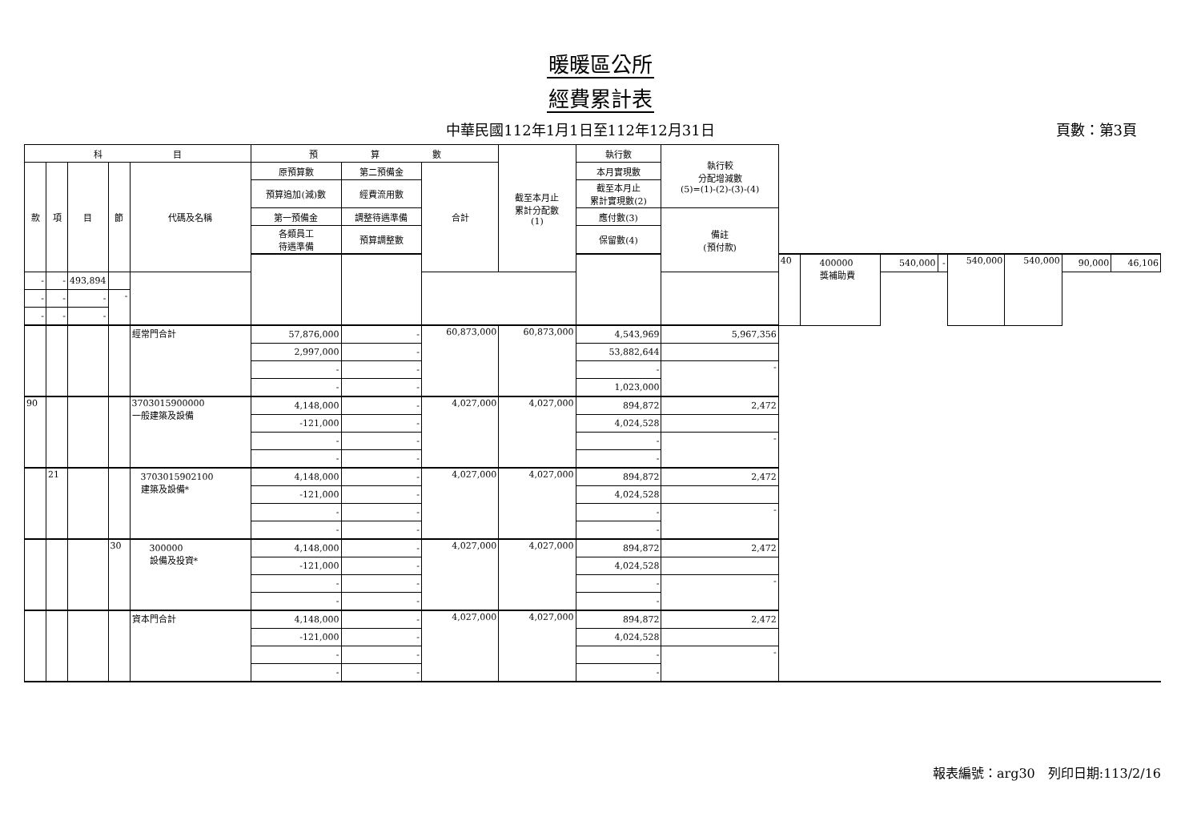暖暖區公所
經費累計表
中華民國112年1月1日至112年12月31日
頁數：第3頁
| 科 目 | | | | | 預 算 數 | | | 截至本月止 累計分配數 (1) | 執行數 | 執行較 分配增減數 (5)=(1)-(2)-(3)-(4) | | | | | | | | |
| --- | --- | --- | --- | --- | --- | --- | --- | --- | --- | --- | --- | --- | --- | --- | --- | --- | --- | --- |
| 款 | 項 | 目 | 節 | 代碼及名稱 | 原預算數 | 第二預備金 | 合計 | | 本月實現數 | | | | | | | | | |
| | | | | | 預算追加(減)數 | 經費流用數 | | | 截至本月止 累計實現數(2) | | | | | | | | | |
| | | | | | 第一預備金 | 調整待遇準備 | | | 應付數(3) | 備註 (預付款) | | | | | | | | |
| | | | | | 各類員工 待遇準備 | 預算調整數 | | | 保留數(4) | | | | | | | | | |
| | | | | | | | | | | | 40 | 400000 獎補助費 | 540,000 | - | 540,000 | 540,000 | 90,000 | 46,106 |
| - | - | 493,894 | | | | | | | | | | | | | | | | |
| - | - | - | - | | | | | | | | | | | | | | | |
| - | - | - | | | | | | | | | | | | | | | | |
| | | | | 經常門合計 | 57,876,000 | - | 60,873,000 | 60,873,000 | 4,543,969 | 5,967,356 | | | | | | | | |
| | | | | | 2,997,000 | - | | | 53,882,644 | | | | | | | | | |
| | | | | | - | - | | | - | - | | | | | | | | |
| | | | | | - | - | | | 1,023,000 | | | | | | | | | |
| 90 | | | | 3703015900000 一般建築及設備 | 4,148,000 | - | 4,027,000 | 4,027,000 | 894,872 | 2,472 | | | | | | | | |
| | | | | | -121,000 | - | | | 4,024,528 | | | | | | | | | |
| | | | | | - | - | | | - | - | | | | | | | | |
| | | | | | - | - | | | - | | | | | | | | | |
| | 21 | | | 3703015902100 建築及設備* | 4,148,000 | - | 4,027,000 | 4,027,000 | 894,872 | 2,472 | | | | | | | | |
| | | | | | -121,000 | - | | | 4,024,528 | | | | | | | | | |
| | | | | | - | - | | | - | - | | | | | | | | |
| | | | | | - | - | | | - | | | | | | | | | |
| | | | 30 | 300000 設備及投資* | 4,148,000 | - | 4,027,000 | 4,027,000 | 894,872 | 2,472 | | | | | | | | |
| | | | | | -121,000 | - | | | 4,024,528 | | | | | | | | | |
| | | | | | - | - | | | - | - | | | | | | | | |
| | | | | | - | - | | | - | | | | | | | | | |
| | | | | 資本門合計 | 4,148,000 | - | 4,027,000 | 4,027,000 | 894,872 | 2,472 | | | | | | | | |
| | | | | | -121,000 | - | | | 4,024,528 | | | | | | | | | |
| | | | | | - | - | | | - | - | | | | | | | | |
| | | | | | - | - | | | - | | | | | | | | | |
報表編號：arg30　列印日期:113/2/16